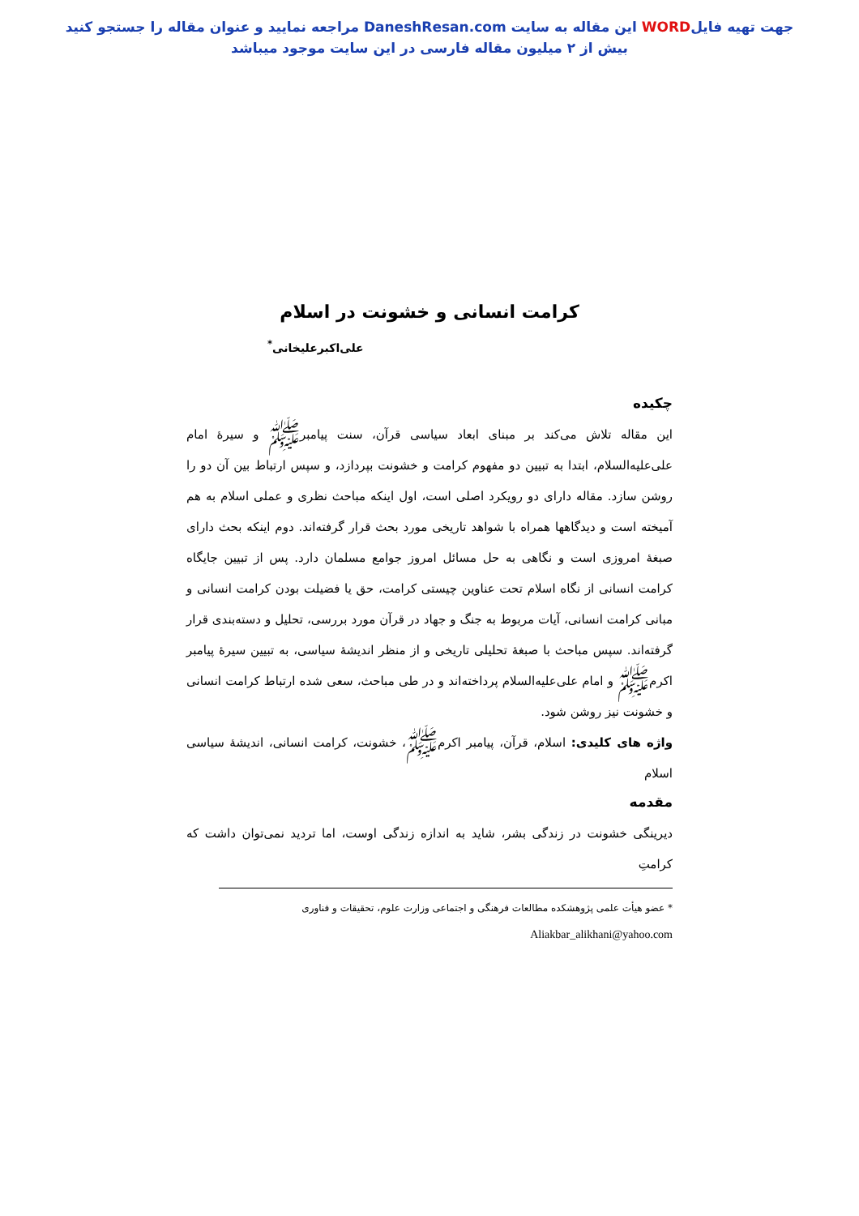جهت تهیه فایلWORD این مقاله به سایت DaneshResan.com مراجعه نمایید و عنوان مقاله را جستجو کنید
بیش از ۲ میلیون مقاله فارسی در این سایت موجود میباشد
کرامت انسانی و خشونت در اسلام
علی‌اکبرعلیخانی<sup>*</sup>
چکیده
این مقاله تلاش می‌کند بر مبنای ابعاد سیاسی قرآن، سنت پیامبر‌ﷺ و سیرهٔ امام علی‌علیه‌السلام، ابتدا به تبیین دو مفهوم کرامت و خشونت بپردازد، و سپس ارتباط بین آن دو را روشن سازد. مقاله دارای دو رویکرد اصلی است، اول اینکه مباحث نظری و عملی اسلام به هم آمیخته است و دیدگاهها همراه با شواهد تاریخی مورد بحث قرار گرفته‌اند. دوم اینکه بحث دارای صبغهٔ امروزی است و نگاهی به حل مسائل امروز جوامع مسلمان دارد. پس از تبیین جایگاه کرامت انسانی از نگاه اسلام تحت عناوین چیستی کرامت، حق یا فضیلت بودن کرامت انسانی و مبانی کرامت انسانی، آیات مربوط به جنگ و جهاد در قرآن مورد بررسی، تحلیل و دسته‌بندی قرار گرفته‌اند. سپس مباحث با صبغهٔ تحلیلی تاریخی و از منظر اندیشهٔ سیاسی، به تبیین سیرهٔ پیامبر اکرم‌ﷺ و امام علی‌علیه‌السلام پرداخته‌اند و در طی مباحث، سعی شده ارتباط کرامت انسانی و خشونت نیز روشن شود.
واژه های کلیدی: اسلام، قرآن، پیامبر اکرم‌ﷺ، خشونت، کرامت انسانی، اندیشهٔ سیاسی اسلام
مقدمه
دیرینگی خشونت در زندگی بشر، شاید به اندازه زندگی اوست، اما تردید نمی‌توان داشت که کرامتِ
* عضو هیأت علمی پژوهشکده مطالعات فرهنگی و اجتماعی وزارت علوم، تحقیقات و فناوری
Aliakbar_alikhani@yahoo.com